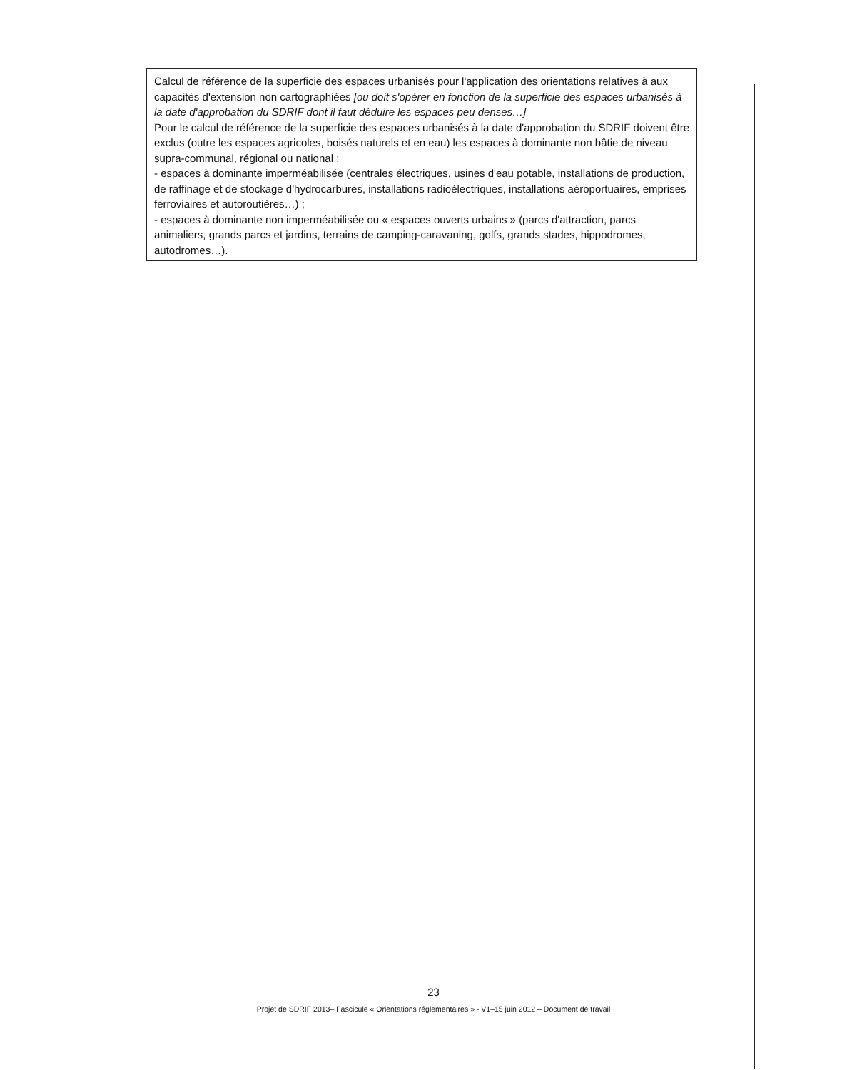Calcul de référence de la superficie des espaces urbanisés pour l'application des orientations relatives à aux capacités d'extension non cartographiées [ou doit s'opérer en fonction de la superficie des espaces urbanisés à la date d'approbation du SDRIF dont il faut déduire les espaces peu denses…]
Pour le calcul de référence de la superficie des espaces urbanisés à la date d'approbation du SDRIF doivent être exclus (outre les espaces agricoles, boisés naturels et en eau) les espaces à dominante non bâtie de niveau supra-communal, régional ou national :
- espaces à dominante imperméabilisée (centrales électriques, usines d'eau potable, installations de production, de raffinage et de stockage d'hydrocarbures, installations radioélectriques, installations aéroportuaires, emprises ferroviaires et autoroutières…) ;
- espaces à dominante non imperméabilisée ou « espaces ouverts urbains » (parcs d'attraction, parcs animaliers, grands parcs et jardins, terrains de camping-caravaning, golfs, grands stades, hippodromes, autodromes…).
23
Projet de SDRIF 2013– Fascicule « Orientations réglementaires » - V1–15 juin 2012 – Document de travail